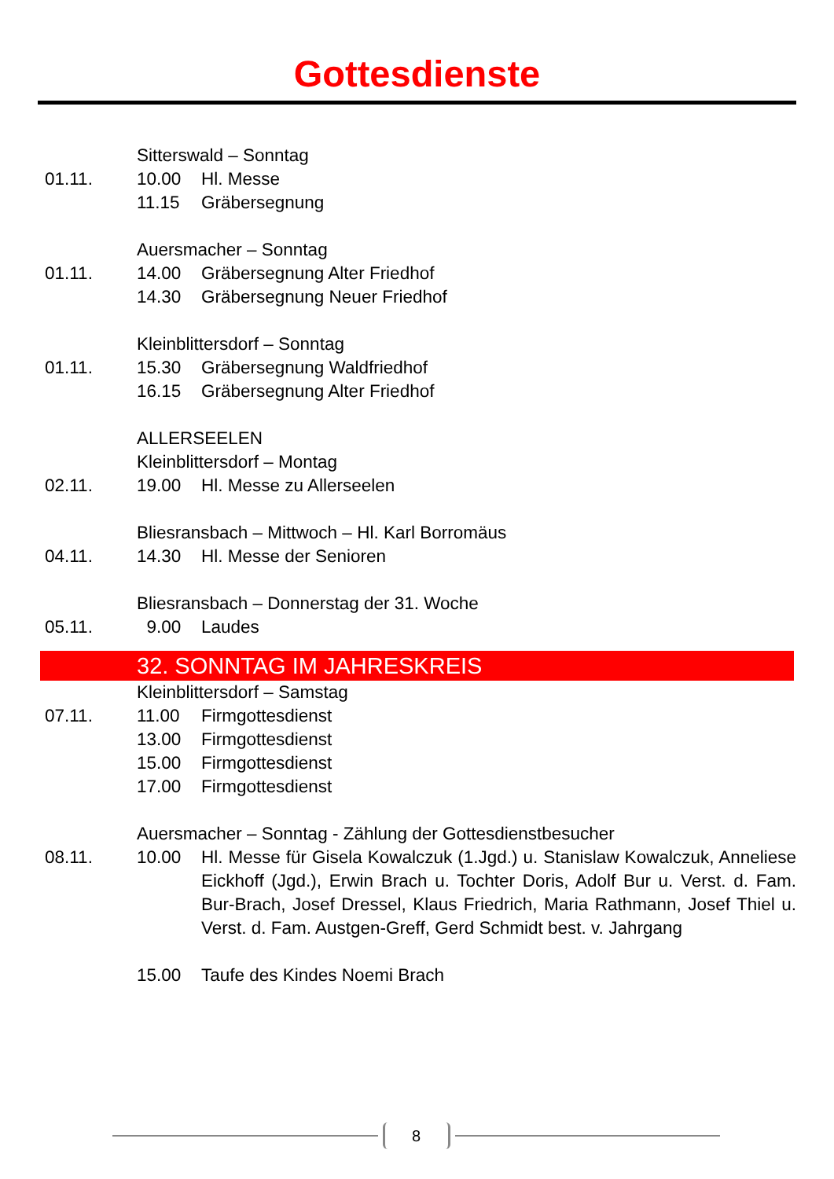Gottesdienste
Sitterswald – Sonntag
01.11. 10.00 Hl. Messe
11.15 Gräbersegnung
Auersmacher – Sonntag
01.11. 14.00 Gräbersegnung Alter Friedhof
14.30 Gräbersegnung Neuer Friedhof
Kleinblittersdorf – Sonntag
01.11. 15.30 Gräbersegnung Waldfriedhof
16.15 Gräbersegnung Alter Friedhof
ALLERSEELEN
Kleinblittersdorf – Montag
02.11. 19.00 Hl. Messe zu Allerseelen
Bliesransbach – Mittwoch – Hl. Karl Borromäus
04.11. 14.30 Hl. Messe der Senioren
Bliesransbach – Donnerstag der 31. Woche
05.11. 9.00 Laudes
32. SONNTAG IM JAHRESKREIS
Kleinblittersdorf – Samstag
07.11. 11.00 Firmgottesdienst
13.00 Firmgottesdienst
15.00 Firmgottesdienst
17.00 Firmgottesdienst
Auersmacher – Sonntag - Zählung der Gottesdienstbesucher
08.11. 10.00 Hl. Messe für Gisela Kowalczuk (1.Jgd.) u. Stanislaw Kowalczuk, Anneliese Eickhoff (Jgd.), Erwin Brach u. Tochter Doris, Adolf Bur u. Verst. d. Fam. Bur-Brach, Josef Dressel, Klaus Friedrich, Maria Rathmann, Josef Thiel u. Verst. d. Fam. Austgen-Greff, Gerd Schmidt best. v. Jahrgang
15.00 Taufe des Kindes Noemi Brach
8